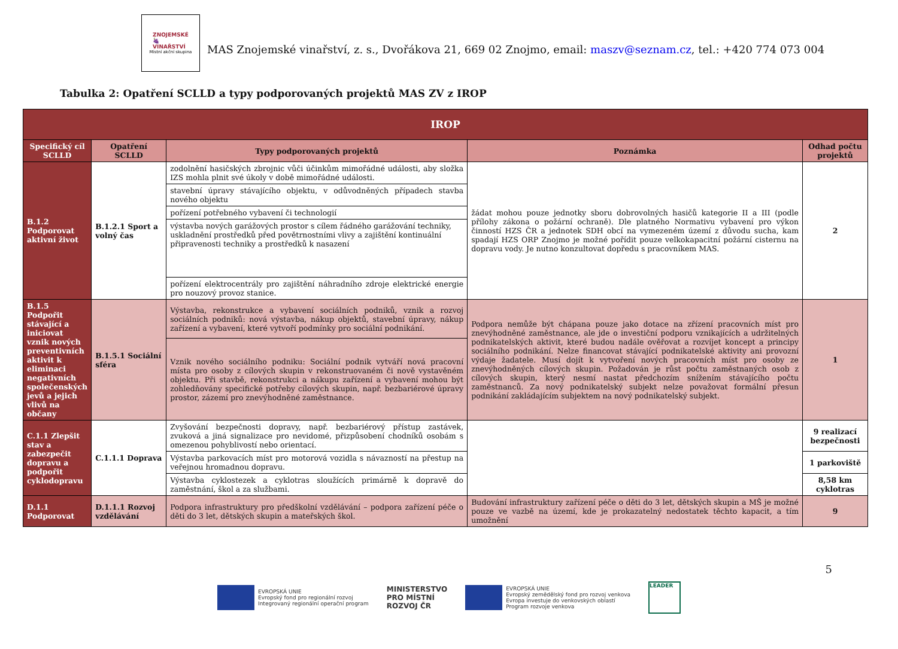ZNOJEMSKÉ
🍇
VINAŘSTVÍ
Místní akční skupina
MAS Znojemské vinařství, z. s., Dvořákova 21, 669 02 Znojmo, email: maszv@seznam.cz, tel.: +420 774 073 004
Tabulka 2: Opatření SCLLD a typy podporovaných projektů MAS ZV z IROP
| IROP | | | | |
| --- | --- | --- | --- | --- |
| Specifický cíl SCLLD | Opatření SCLLD | Typy podporovaných projektů | Poznámka | Odhad počtu projektů |
| B.1.2 Podporovat aktivní život | B.1.2.1 Sport a volný čas | zodolnění hasičských zbrojnic vůči účinkům mimořádné události, aby složka IZS mohla plnit své úkoly v době mimořádné události. | žádat mohou pouze jednotky sboru dobrovolných hasičů kategorie II a III (podle přílohy zákona o požární ochraně). Dle platného Normativu vybavení pro výkon činností HZS ČR a jednotek SDH obcí na vymezeném území z důvodu sucha, kam spadají HZS ORP Znojmo je možné pořídit pouze velkokapacitní požární cisternu na dopravu vody. Je nutno konzultovat dopředu s pracovníkem MAS. | 2 |
| | | stavební úpravy stávajícího objektu, v odůvodněných případech stavba nového objektu | | |
| | | pořízení potřebného vybavení či technologií | | |
| | | výstavba nových garážových prostor s cílem řádného garážování techniky, uskladnění prostředků před povětrnostními vlivy a zajištění kontinuální připravenosti techniky a prostředků k nasazení | | |
| | | pořízení elektrocentrály pro zajištění náhradního zdroje elektrické energie pro nouzový provoz stanice. | | |
| B.1.5 Podpořit stávající a iniciovat vznik nových preventivních aktivit k eliminaci negativních společenských jevů a jejich vlivů na občany | B.1.5.1 Sociální sféra | Výstavba, rekonstrukce a vybavení sociálních podniků, vznik a rozvoj sociálních podniků: nová výstavba, nákup objektů, stavební úpravy, nákup zařízení a vybavení, které vytvoří podmínky pro sociální podnikání. | Podpora nemůže být chápana pouze jako dotace na zřízení pracovních míst pro znevýhodněné zaměstnance, ale jde o investiční podporu vznikajících a udržitelných podnikatelských aktivit, které budou nadále ověřovat a rozvíjet koncept a principy sociálního podnikání. Nelze financovat stávající podnikatelské aktivity ani provozní výdaje žadatele. Musí dojít k vytvoření nových pracovních míst pro osoby ze znevýhodněných cílových skupin. Požadován je růst počtu zaměstnaných osob z cílových skupin, který nesmí nastat předchozím snížením stávajícího počtu zaměstnanců. Za nový podnikatelský subjekt nelze považovat formální přesun podnikání zakládajícím subjektem na nový podnikatelský subjekt. | 1 |
| | | Vznik nového sociálního podniku: Sociální podnik vytváří nová pracovní místa pro osoby z cílových skupin v rekonstruovaném či nově vystavěném objektu. Při stavbě, rekonstrukci a nákupu zařízení a vybavení mohou být zohledňovány specifické potřeby cílových skupin, např. bezbariérové úpravy prostor, zázemí pro znevýhodněné zaměstnance. | | |
| C.1.1 Zlepšit stav a zabezpečit dopravu a podpořit cyklodopravu | C.1.1.1 Doprava | Zvyšování bezpečnosti dopravy, např. bezbariérový přístup zastávek, zvuková a jiná signalizace pro nevidomé, přizpůsobení chodníků osobám s omezenou pohyblivostí nebo orientací. | | 9 realizací bezpečnosti |
| | | Výstavba parkovacích míst pro motorová vozidla s návazností na přestup na veřejnou hromadnou dopravu. | | 1 parkoviště |
| | | Výstavba cyklostezek a cyklotras sloužících primárně k dopravě do zaměstnání, škol a za službami. | | 8,58 km cyklotras |
| D.1.1 Podporovat | D.1.1.1 Rozvoj vzdělávání | Podpora infrastruktury pro předškolní vzdělávání – podpora zařízení péče o děti do 3 let, dětských skupin a mateřských škol. | Budování infrastruktury zařízení péče o děti do 3 let, dětských skupin a MŠ je možné pouze ve vazbě na území, kde je prokazatelný nedostatek těchto kapacit, a tím umožnění | 9 |
5
EVROPSKÁ UNIE
Evropský fond pro regionální rozvoj
Integrovaný regionální operační program
MINISTERSTVO
PRO MÍSTNÍ
ROZVOJ ČR
EVROPSKÁ UNIE
Evropský zemědělský fond pro rozvoj venkova
Evropa investuje do venkovských oblastí
Program rozvoje venkova
LEADER